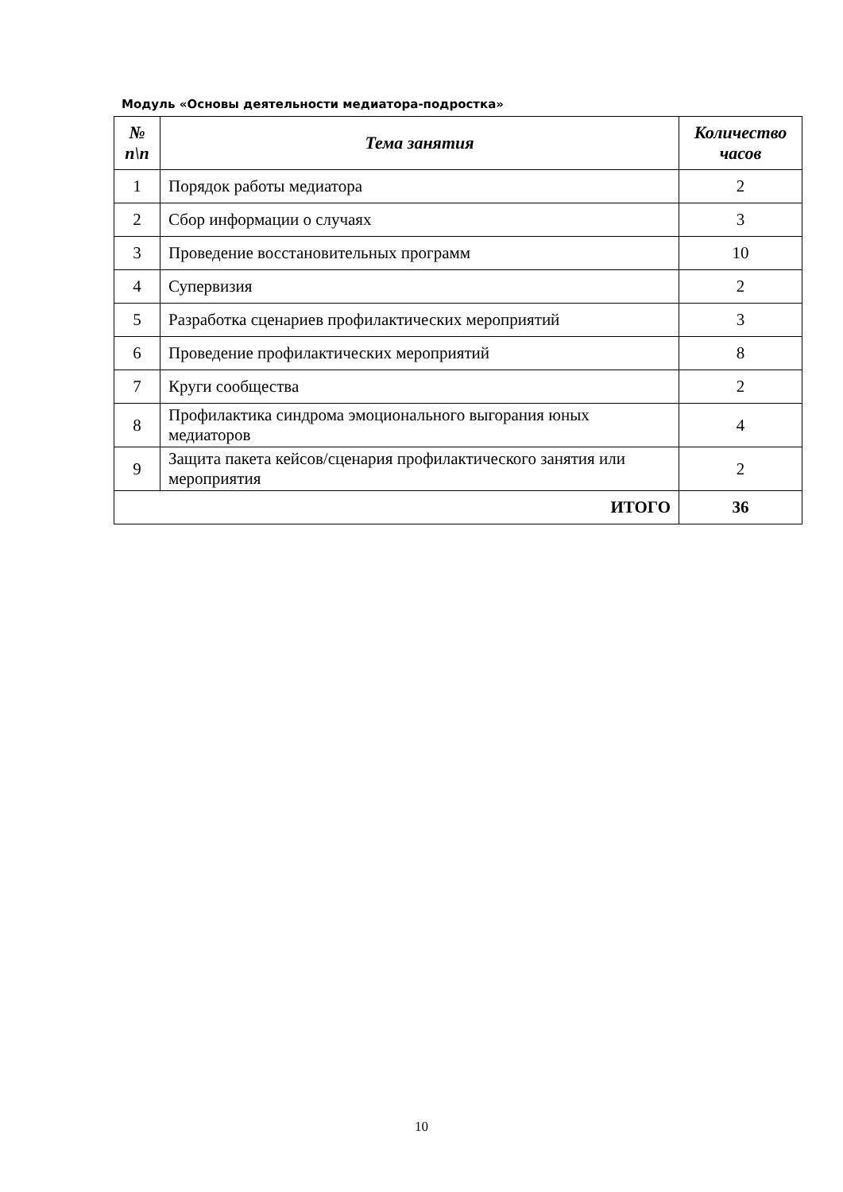Модуль «Основы деятельности медиатора-подростка»
| № п\п | Тема занятия | Количество часов |
| --- | --- | --- |
| 1 | Порядок работы медиатора | 2 |
| 2 | Сбор информации о случаях | 3 |
| 3 | Проведение восстановительных программ | 10 |
| 4 | Супервизия | 2 |
| 5 | Разработка сценариев профилактических мероприятий | 3 |
| 6 | Проведение профилактических мероприятий | 8 |
| 7 | Круги сообщества | 2 |
| 8 | Профилактика синдрома эмоционального выгорания юных медиаторов | 4 |
| 9 | Защита пакета кейсов/сценария профилактического занятия или мероприятия | 2 |
| ИТОГО | | 36 |
10